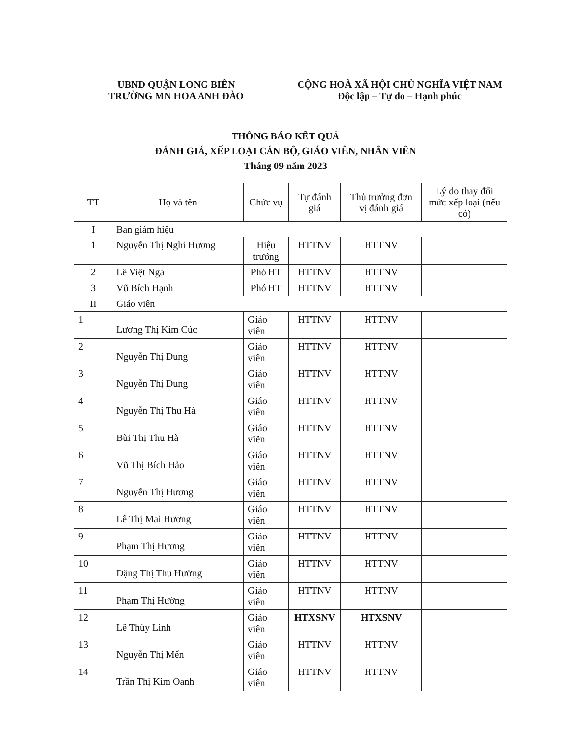UBND QUẬN LONG BIÊN
TRƯỜNG MN HOA ANH ĐÀO
CỘNG HOÀ XÃ HỘI CHỦ NGHĨA VIỆT NAM
Độc lập – Tự do – Hạnh phúc
THÔNG BÁO KẾT QUẢ
ĐÁNH GIÁ, XẾP LOẠI CÁN BỘ, GIÁO VIÊN, NHÂN VIÊN
Tháng 09 năm 2023
| TT | Họ và tên | Chức vụ | Tự đánh giá | Thủ trưởng đơn vị đánh giá | Lý do thay đổi mức xếp loại (nếu có) |
| --- | --- | --- | --- | --- | --- |
| I | Ban giám hiệu | | | | |
| 1 | Nguyễn Thị Nghi Hương | Hiệu trưởng | HTTNV | HTTNV | |
| 2 | Lê Việt Nga | Phó HT | HTTNV | HTTNV | |
| 3 | Vũ Bích Hạnh | Phó HT | HTTNV | HTTNV | |
| II | Giáo viên | | | | |
| 1 | Lương Thị Kim Cúc | Giáo viên | HTTNV | HTTNV | |
| 2 | Nguyễn Thị Dung | Giáo viên | HTTNV | HTTNV | |
| 3 | Nguyễn Thị Dung | Giáo viên | HTTNV | HTTNV | |
| 4 | Nguyễn Thị Thu Hà | Giáo viên | HTTNV | HTTNV | |
| 5 | Bùi Thị Thu Hà | Giáo viên | HTTNV | HTTNV | |
| 6 | Vũ Thị Bích Hảo | Giáo viên | HTTNV | HTTNV | |
| 7 | Nguyễn Thị Hương | Giáo viên | HTTNV | HTTNV | |
| 8 | Lê Thị Mai Hương | Giáo viên | HTTNV | HTTNV | |
| 9 | Phạm Thị Hương | Giáo viên | HTTNV | HTTNV | |
| 10 | Đặng Thị Thu Hường | Giáo viên | HTTNV | HTTNV | |
| 11 | Phạm Thị Hường | Giáo viên | HTTNV | HTTNV | |
| 12 | Lê Thùy Linh | Giáo viên | HTXSNV | HTXSNV | |
| 13 | Nguyễn Thị Mến | Giáo viên | HTTNV | HTTNV | |
| 14 | Trần Thị Kim Oanh | Giáo viên | HTTNV | HTTNV | |